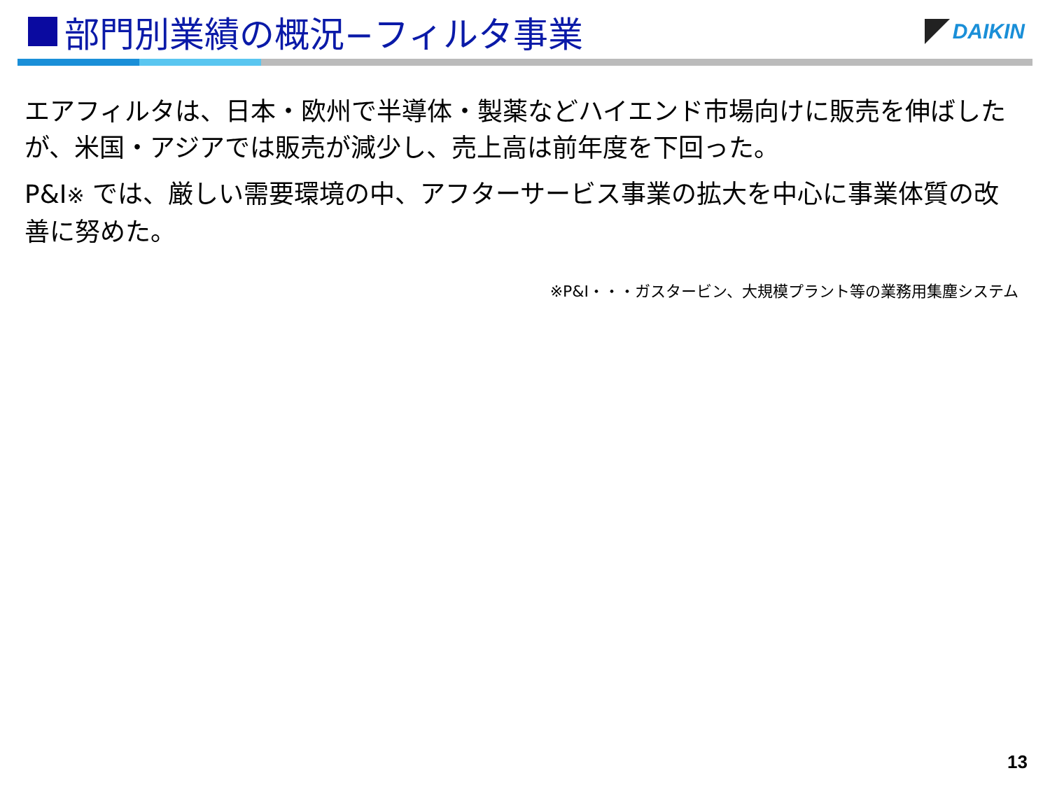部門別業績の概況−フィルタ事業
DAIKIN
エアフィルタは、日本・欧州で半導体・製薬などハイエンド市場向けに販売を伸ばしたが、米国・アジアでは販売が減少し、売上高は前年度を下回った。
P&I※ では、厳しい需要環境の中、アフターサービス事業の拡大を中心に事業体質の改善に努めた。
※P&I・・・ガスタービン、大規模プラント等の業務用集塵システム
13